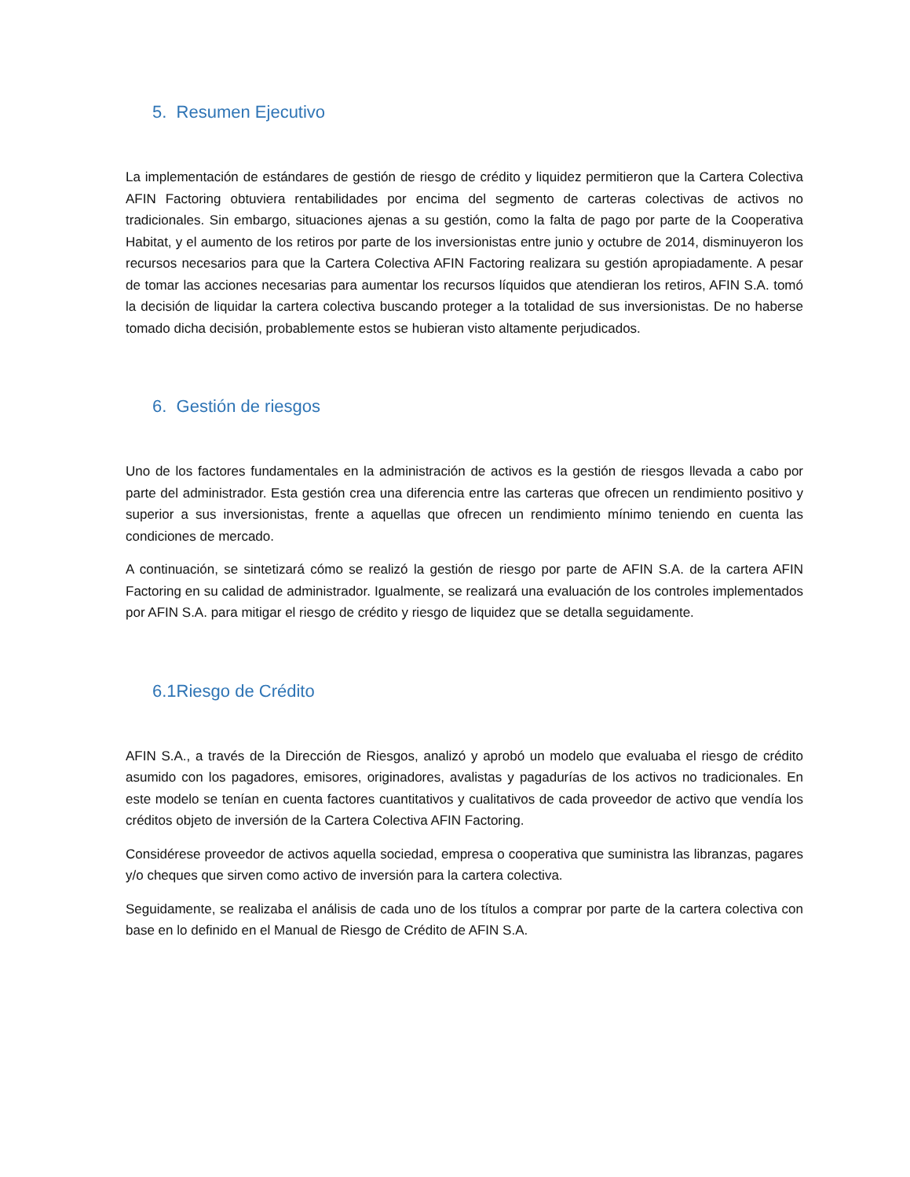5. Resumen Ejecutivo
La implementación de estándares de gestión de riesgo de crédito y liquidez permitieron que la Cartera Colectiva AFIN Factoring obtuviera rentabilidades por encima del segmento de carteras colectivas de activos no tradicionales. Sin embargo, situaciones ajenas a su gestión, como la falta de pago por parte de la Cooperativa Habitat, y el aumento de los retiros por parte de los inversionistas entre junio y octubre de 2014, disminuyeron los recursos necesarios para que la Cartera Colectiva AFIN Factoring realizara su gestión apropiadamente. A pesar de tomar las acciones necesarias para aumentar los recursos líquidos que atendieran los retiros, AFIN S.A. tomó la decisión de liquidar la cartera colectiva buscando proteger a la totalidad de sus inversionistas. De no haberse tomado dicha decisión, probablemente estos se hubieran visto altamente perjudicados.
6. Gestión de riesgos
Uno de los factores fundamentales en la administración de activos es la gestión de riesgos llevada a cabo por parte del administrador. Esta gestión crea una diferencia entre las carteras que ofrecen un rendimiento positivo y superior a sus inversionistas, frente a aquellas que ofrecen un rendimiento mínimo teniendo en cuenta las condiciones de mercado.
A continuación, se sintetizará cómo se realizó la gestión de riesgo por parte de AFIN S.A. de la cartera AFIN Factoring en su calidad de administrador. Igualmente, se realizará una evaluación de los controles implementados por AFIN S.A. para mitigar el riesgo de crédito y riesgo de liquidez que se detalla seguidamente.
6.1Riesgo de Crédito
AFIN S.A., a través de la Dirección de Riesgos, analizó y aprobó un modelo que evaluaba el riesgo de crédito asumido con los pagadores, emisores, originadores, avalistas y pagadurías de los activos no tradicionales. En este modelo se tenían en cuenta factores cuantitativos y cualitativos de cada proveedor de activo que vendía los créditos objeto de inversión de la Cartera Colectiva AFIN Factoring.
Considérese proveedor de activos aquella sociedad, empresa o cooperativa que suministra las libranzas, pagares y/o cheques que sirven como activo de inversión para la cartera colectiva.
Seguidamente, se realizaba el análisis de cada uno de los títulos a comprar por parte de la cartera colectiva con base en lo definido en el Manual de Riesgo de Crédito de AFIN S.A.